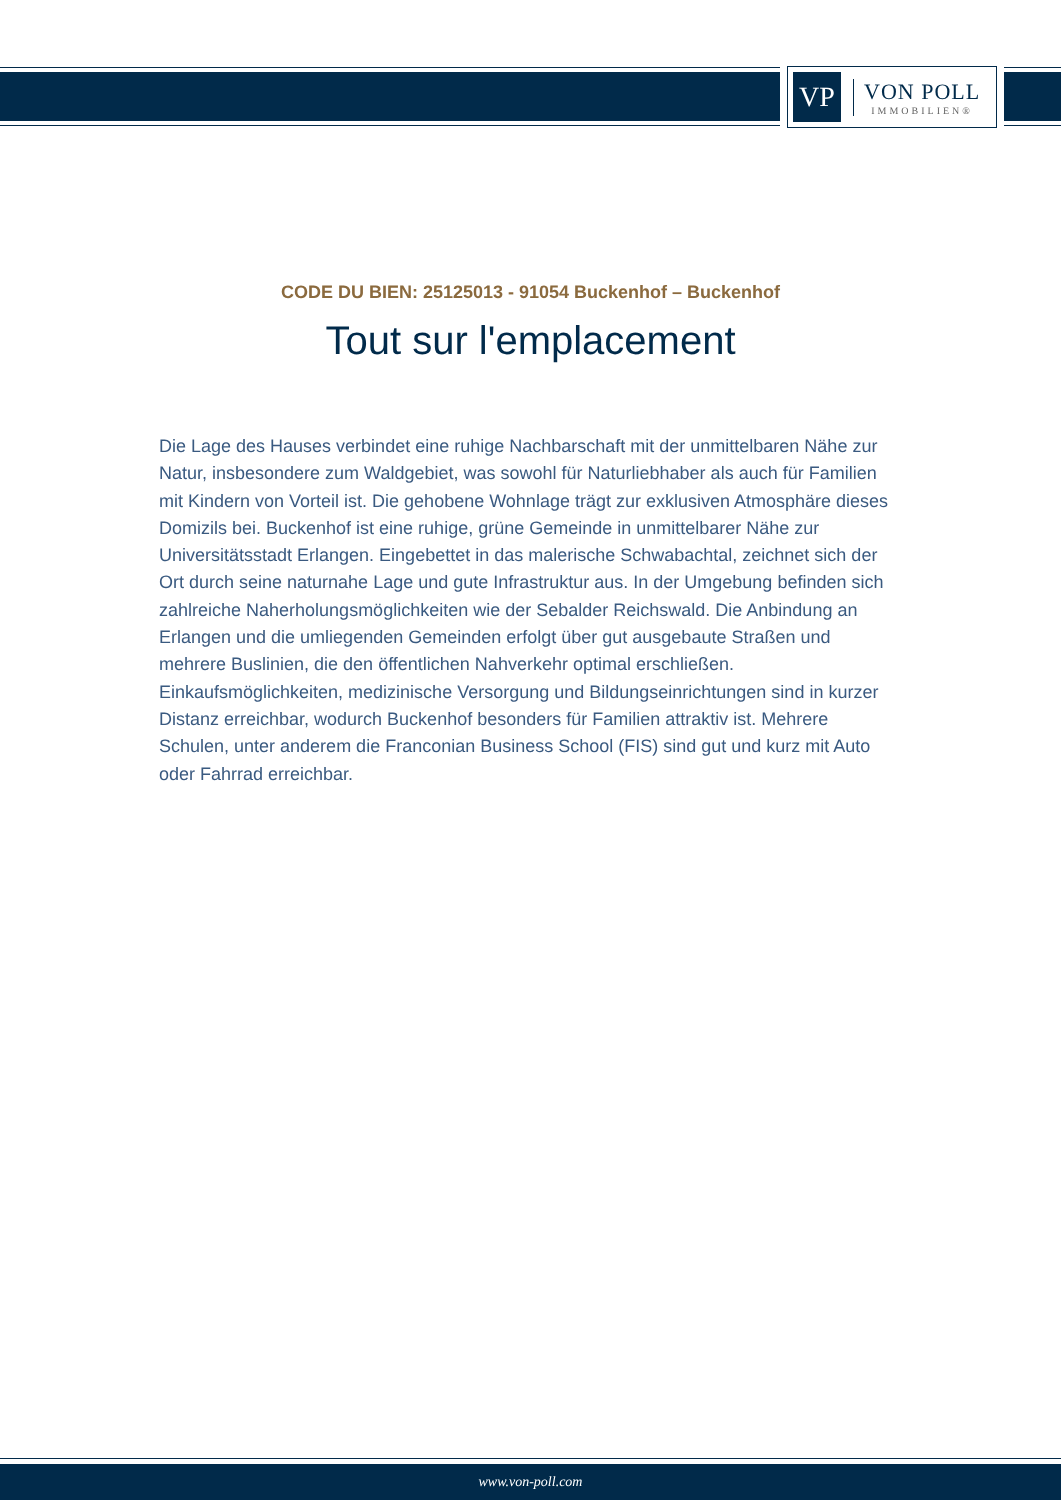VP
VON POLL
IMMOBILIEN®
CODE DU BIEN: 25125013 - 91054 Buckenhof – Buckenhof
Tout sur l'emplacement
Die Lage des Hauses verbindet eine ruhige Nachbarschaft mit der unmittelbaren Nähe zur Natur, insbesondere zum Waldgebiet, was sowohl für Naturliebhaber als auch für Familien mit Kindern von Vorteil ist. Die gehobene Wohnlage trägt zur exklusiven Atmosphäre dieses Domizils bei. Buckenhof ist eine ruhige, grüne Gemeinde in unmittelbarer Nähe zur Universitätsstadt Erlangen. Eingebettet in das malerische Schwabachtal, zeichnet sich der Ort durch seine naturnahe Lage und gute Infrastruktur aus. In der Umgebung befinden sich zahlreiche Naherholungsmöglichkeiten wie der Sebalder Reichswald. Die Anbindung an Erlangen und die umliegenden Gemeinden erfolgt über gut ausgebaute Straßen und mehrere Buslinien, die den öffentlichen Nahverkehr optimal erschließen. Einkaufsmöglichkeiten, medizinische Versorgung und Bildungseinrichtungen sind in kurzer Distanz erreichbar, wodurch Buckenhof besonders für Familien attraktiv ist. Mehrere Schulen, unter anderem die Franconian Business School (FIS) sind gut und kurz mit Auto oder Fahrrad erreichbar.
www.von-poll.com